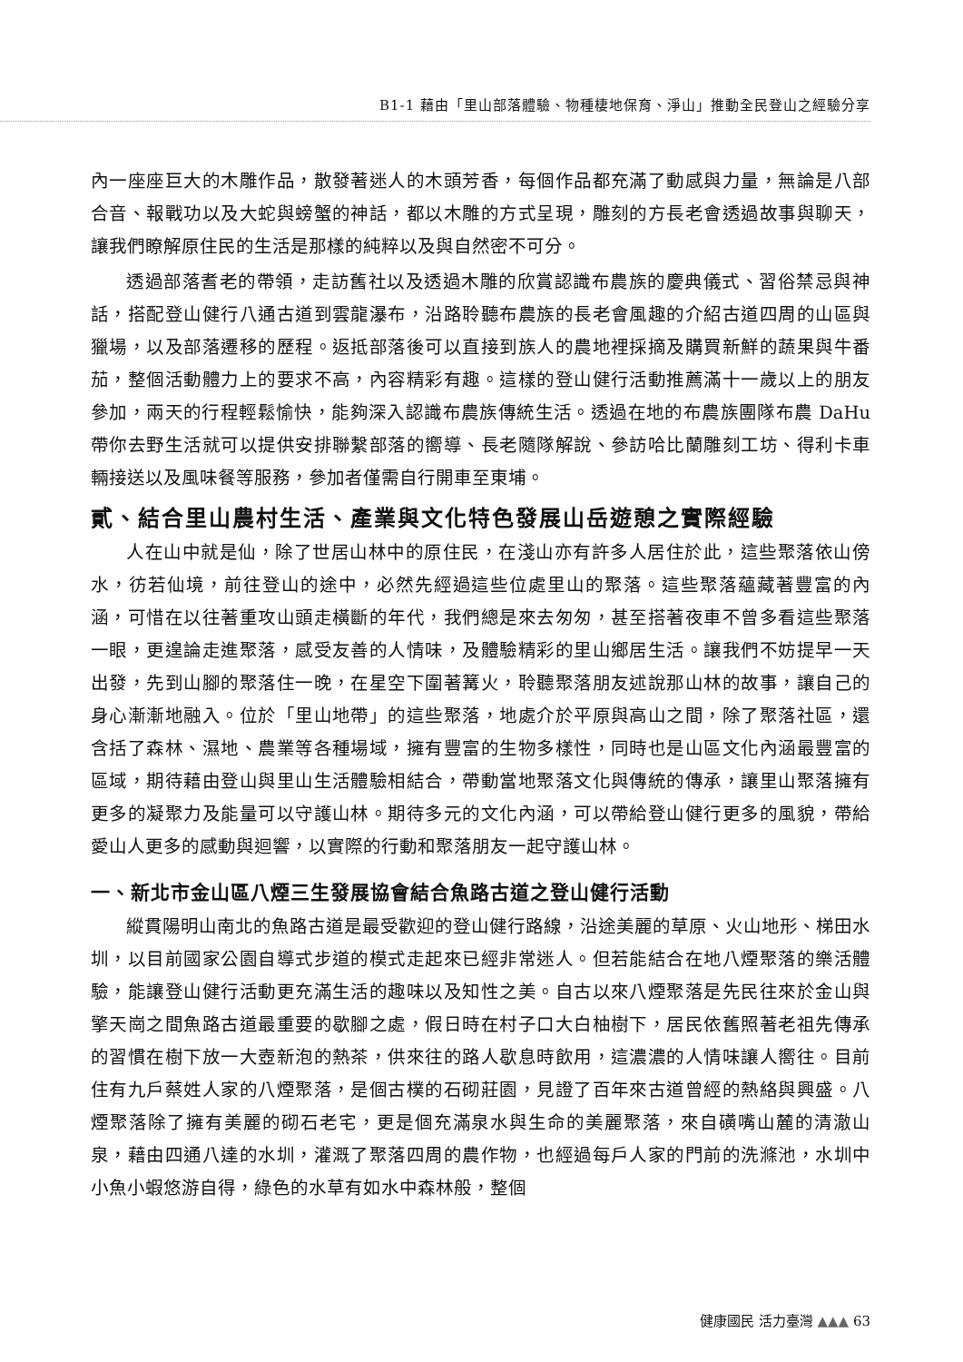B1-1 藉由「里山部落體驗、物種棲地保育、淨山」推動全民登山之經驗分享
內一座座巨大的木雕作品，散發著迷人的木頭芳香，每個作品都充滿了動感與力量，無論是八部合音、報戰功以及大蛇與螃蟹的神話，都以木雕的方式呈現，雕刻的方長老會透過故事與聊天，讓我們瞭解原住民的生活是那樣的純粹以及與自然密不可分。
透過部落耆老的帶領，走訪舊社以及透過木雕的欣賞認識布農族的慶典儀式、習俗禁忌與神話，搭配登山健行八通古道到雲龍瀑布，沿路聆聽布農族的長老會風趣的介紹古道四周的山區與獵場，以及部落遷移的歷程。返抵部落後可以直接到族人的農地裡採摘及購買新鮮的蔬果與牛番茄，整個活動體力上的要求不高，內容精彩有趣。這樣的登山健行活動推薦滿十一歲以上的朋友參加，兩天的行程輕鬆愉快，能夠深入認識布農族傳統生活。透過在地的布農族團隊布農 DaHu 帶你去野生活就可以提供安排聯繫部落的嚮導、長老隨隊解說、參訪哈比蘭雕刻工坊、得利卡車輛接送以及風味餐等服務，參加者僅需自行開車至東埔。
貳、結合里山農村生活、產業與文化特色發展山岳遊憩之實際經驗
人在山中就是仙，除了世居山林中的原住民，在淺山亦有許多人居住於此，這些聚落依山傍水，彷若仙境，前往登山的途中，必然先經過這些位處里山的聚落。這些聚落蘊藏著豐富的內涵，可惜在以往著重攻山頭走橫斷的年代，我們總是來去匆匆，甚至搭著夜車不曾多看這些聚落一眼，更遑論走進聚落，感受友善的人情味，及體驗精彩的里山鄉居生活。讓我們不妨提早一天出發，先到山腳的聚落住一晚，在星空下圍著篝火，聆聽聚落朋友述說那山林的故事，讓自己的身心漸漸地融入。位於「里山地帶」的這些聚落，地處介於平原與高山之間，除了聚落社區，還含括了森林、濕地、農業等各種場域，擁有豐富的生物多樣性，同時也是山區文化內涵最豐富的區域，期待藉由登山與里山生活體驗相結合，帶動當地聚落文化與傳統的傳承，讓里山聚落擁有更多的凝聚力及能量可以守護山林。期待多元的文化內涵，可以帶給登山健行更多的風貌，帶給愛山人更多的感動與迴響，以實際的行動和聚落朋友一起守護山林。
一、新北市金山區八煙三生發展協會結合魚路古道之登山健行活動
縱貫陽明山南北的魚路古道是最受歡迎的登山健行路線，沿途美麗的草原、火山地形、梯田水圳，以目前國家公園自導式步道的模式走起來已經非常迷人。但若能結合在地八煙聚落的樂活體驗，能讓登山健行活動更充滿生活的趣味以及知性之美。自古以來八煙聚落是先民往來於金山與擎天崗之間魚路古道最重要的歇腳之處，假日時在村子口大白柚樹下，居民依舊照著老祖先傳承的習慣在樹下放一大壺新泡的熱茶，供來往的路人歇息時飲用，這濃濃的人情味讓人嚮往。目前住有九戶蔡姓人家的八煙聚落，是個古樸的石砌莊園，見證了百年來古道曾經的熱絡與興盛。八煙聚落除了擁有美麗的砌石老宅，更是個充滿泉水與生命的美麗聚落，來自磺嘴山麓的清澈山泉，藉由四通八達的水圳，灌溉了聚落四周的農作物，也經過每戶人家的門前的洗滌池，水圳中小魚小蝦悠游自得，綠色的水草有如水中森林般，整個
健康國民 活力臺灣 ▲▲▲ 63